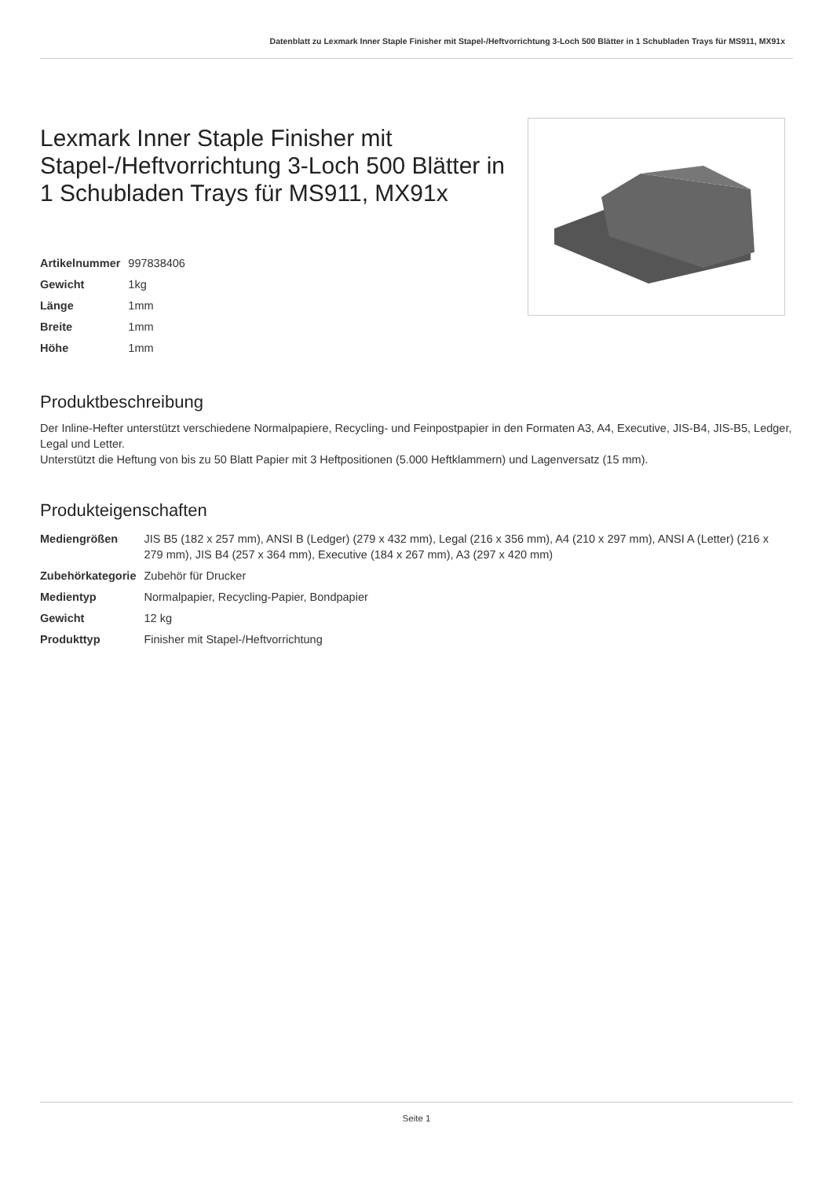Datenblatt zu Lexmark Inner Staple Finisher mit Stapel-/Heftvorrichtung 3-Loch 500 Blätter in 1 Schubladen Trays für MS911, MX91x
Lexmark Inner Staple Finisher mit Stapel-/Heftvorrichtung 3-Loch 500 Blätter in 1 Schubladen Trays für MS911, MX91x
| Artikelnummer | 997838406 |
| Gewicht | 1kg |
| Länge | 1mm |
| Breite | 1mm |
| Höhe | 1mm |
Produktbeschreibung
Der Inline-Hefter unterstützt verschiedene Normalpapiere, Recycling- und Feinpostpapier in den Formaten A3, A4, Executive, JIS-B4, JIS-B5, Ledger, Legal und Letter.
Unterstützt die Heftung von bis zu 50 Blatt Papier mit 3 Heftpositionen (5.000 Heftklammern) und Lagenversatz (15 mm).
Produkteigenschaften
| Mediengrößen | JIS B5 (182 x 257 mm), ANSI B (Ledger) (279 x 432 mm), Legal (216 x 356 mm), A4 (210 x 297 mm), ANSI A (Letter) (216 x 279 mm), JIS B4 (257 x 364 mm), Executive (184 x 267 mm), A3 (297 x 420 mm) |
| Zubehörkategorie | Zubehör für Drucker |
| Medientyp | Normalpapier, Recycling-Papier, Bondpapier |
| Gewicht | 12 kg |
| Produkttyp | Finisher mit Stapel-/Heftvorrichtung |
Seite 1